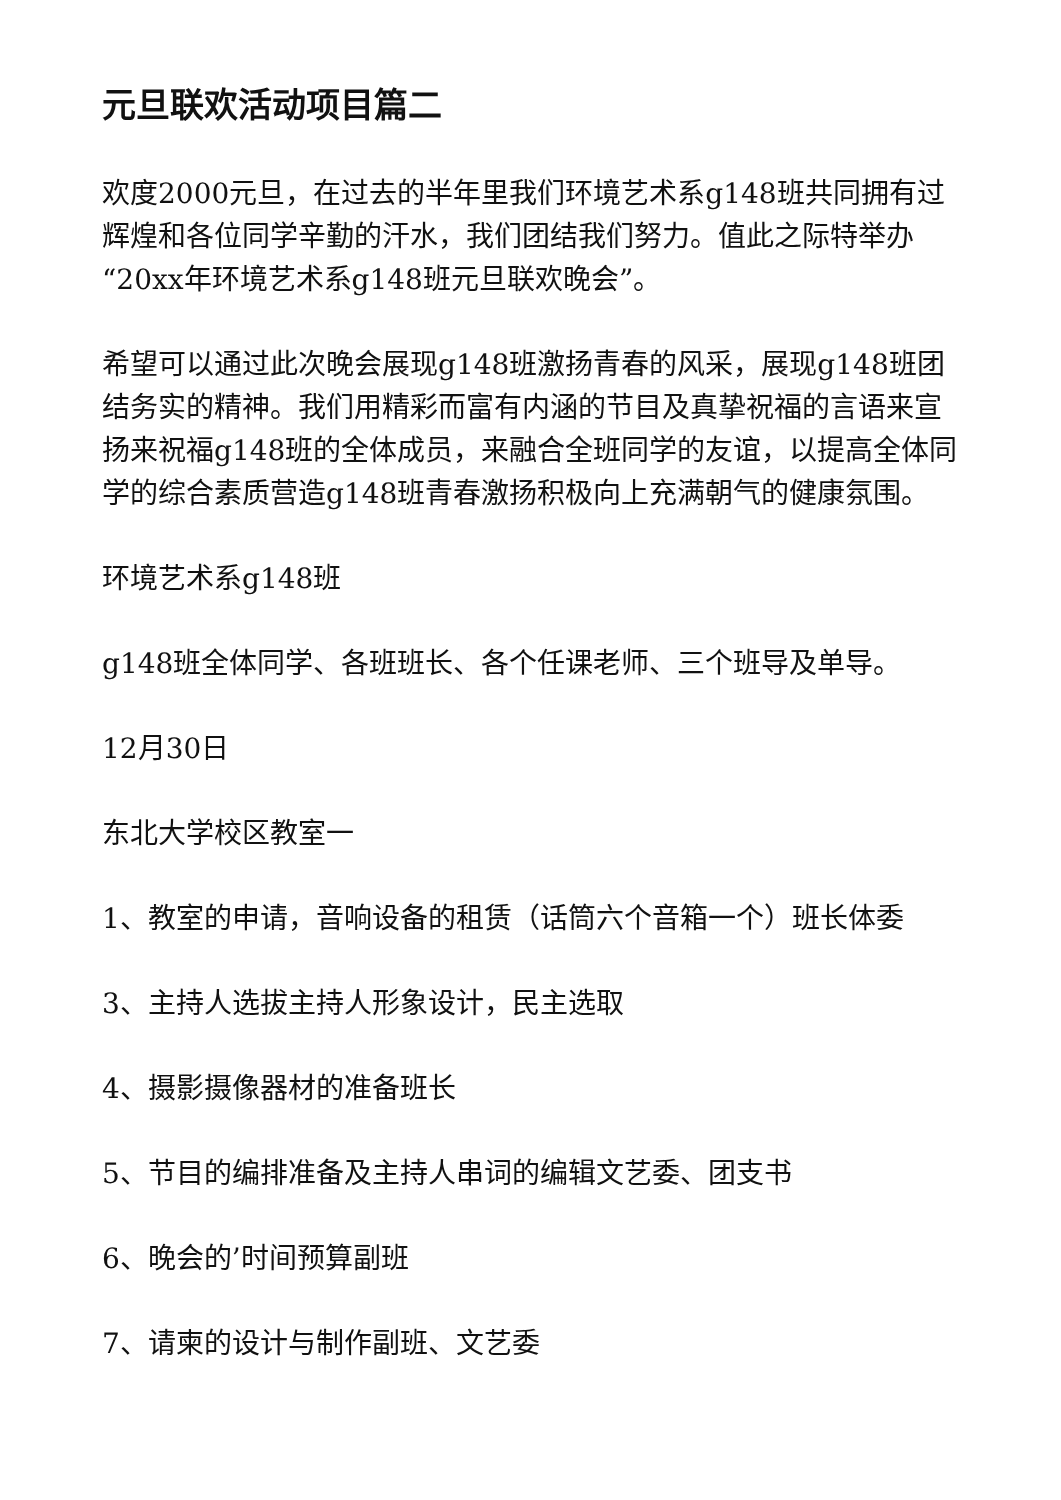元旦联欢活动项目篇二
欢度2000元旦，在过去的半年里我们环境艺术系g148班共同拥有过辉煌和各位同学辛勤的汗水，我们团结我们努力。值此之际特举办“20xx年环境艺术系g148班元旦联欢晚会”。
希望可以通过此次晚会展现g148班激扬青春的风采，展现g148班团结务实的精神。我们用精彩而富有内涵的节目及真挚祝福的言语来宣扬来祝福g148班的全体成员，来融合全班同学的友谊，以提高全体同学的综合素质营造g148班青春激扬积极向上充满朝气的健康氛围。
环境艺术系g148班
g148班全体同学、各班班长、各个任课老师、三个班导及单导。
12月30日
东北大学校区教室一
1、教室的申请，音响设备的租赁（话筒六个音箱一个）班长体委
3、主持人选拔主持人形象设计，民主选取
4、摄影摄像器材的准备班长
5、节目的编排准备及主持人串词的编辑文艺委、团支书
6、晚会的’时间预算副班
7、请柬的设计与制作副班、文艺委